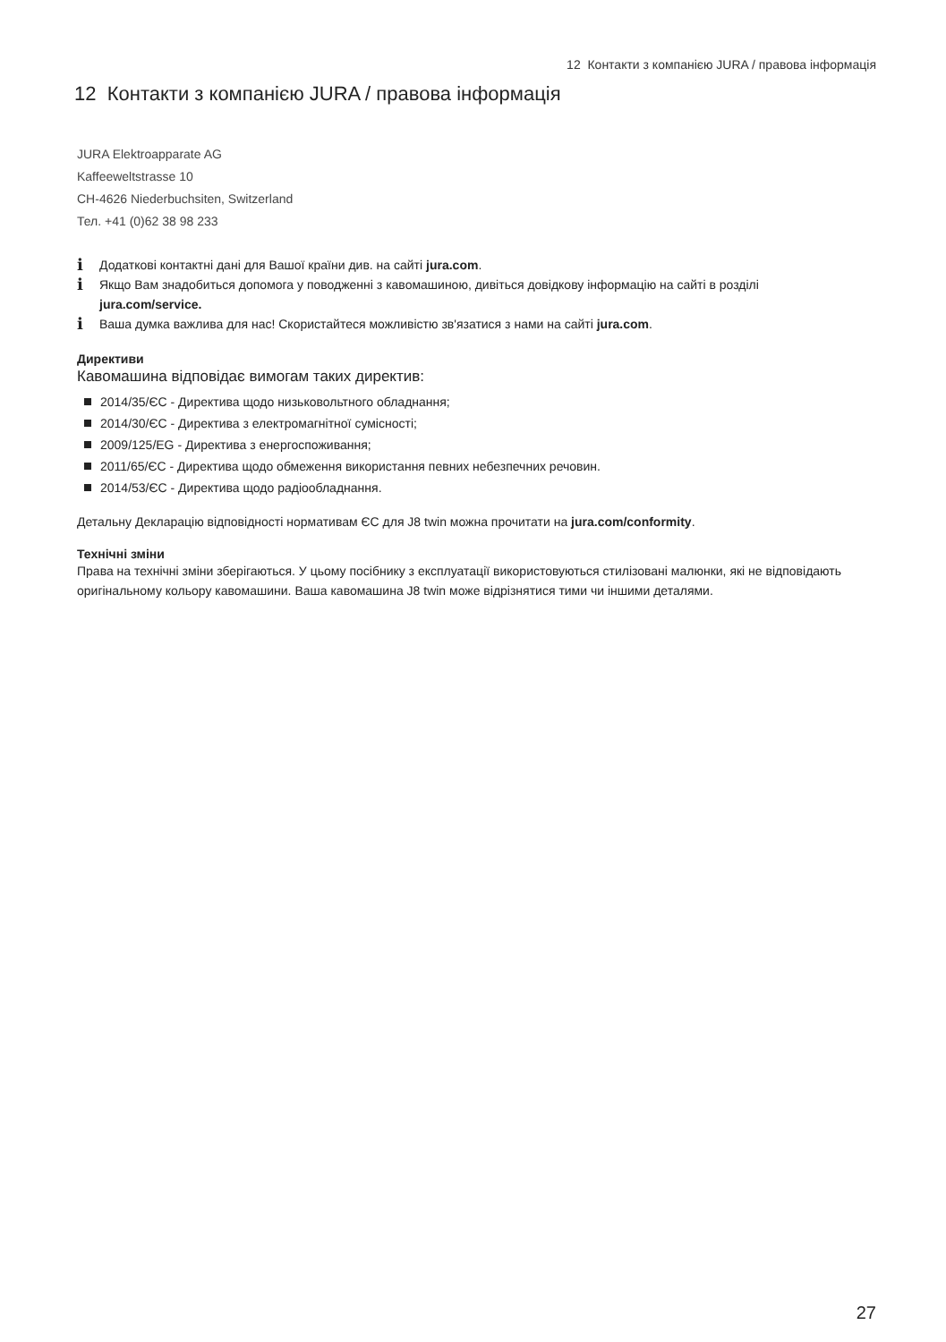12 Контакти з компанією JURA / правова інформація
12 Контакти з компанією JURA / правова інформація
JURA Elektroapparate AG
Kaffeeweltstrasse 10
CH-4626 Niederbuchsiten, Switzerland
Тел. +41 (0)62 38 98 233
i Додаткові контактні дані для Вашої країни див. на сайті jura.com.
i Якщо Вам знадобиться допомога у поводженні з кавомашиною, дивіться довідкову інформацію на сайті в розділі jura.com/service.
i Ваша думка важлива для нас! Скористайтеся можливістю зв'язатися з нами на сайті jura.com.
Директиви
Кавомашина відповідає вимогам таких директив:
2014/35/ЄС - Директива щодо низьковольтного обладнання;
2014/30/ЄС - Директива з електромагнітної сумісності;
2009/125/EG - Директива з енергоспоживання;
2011/65/ЄС - Директива щодо обмеження використання певних небезпечних речовин.
2014/53/ЄС - Директива щодо радіообладнання.
Детальну Декларацію відповідності нормативам ЄС для J8 twin можна прочитати на jura.com/conformity.
Технічні зміни
Права на технічні зміни зберігаються. У цьому посібнику з експлуатації використовуються стилізовані малюнки, які не відповідають оригінальному кольору кавомашини. Ваша кавомашина J8 twin може відрізнятися тими чи іншими деталями.
27